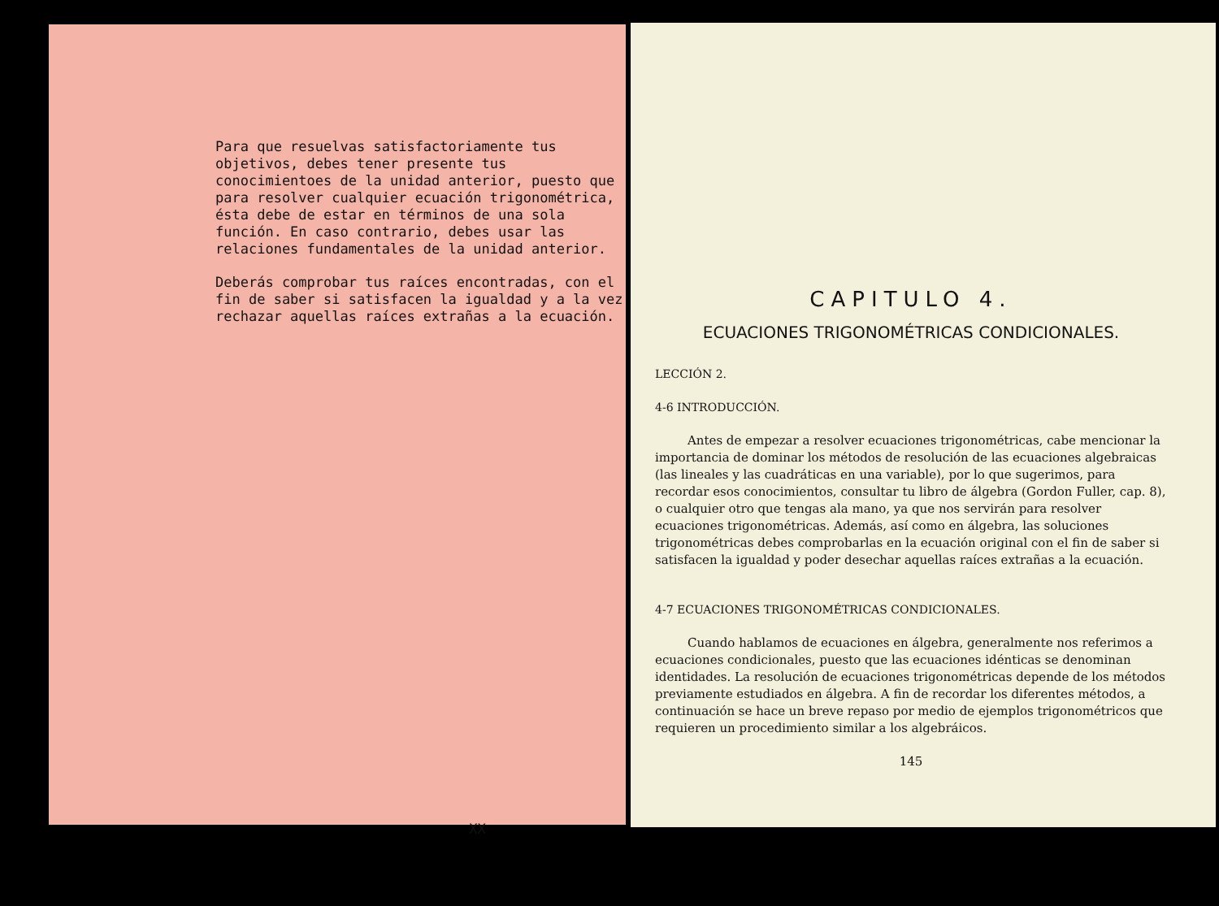Para que resuelvas satisfactoriamente tus objetivos, debes tener presente tus conocimientoes de la unidad anterior, puesto que para resolver cualquier ecuación trigonométrica, ésta debe de estar en términos de una sola función. En caso contrario, debes usar las relaciones fundamentales de la unidad anterior.
Deberás comprobar tus raíces encontradas, con el fin de saber si satisfacen la igualdad y a la vez rechazar aquellas raíces extrañas a la ecuación.
XX
CAPITULO 4.
ECUACIONES TRIGONOMÉTRICAS CONDICIONALES.
LECCIÓN 2.
4-6 INTRODUCCIÓN.
Antes de empezar a resolver ecuaciones trigonométricas, cabe mencionar la importancia de dominar los métodos de resolución de las ecuaciones algebraicas (las lineales y las cuadráticas en una variable), por lo que sugerimos, para recordar esos conocimientos, consultar tu libro de álgebra (Gordon Fuller, cap. 8), o cualquier otro que tengas ala mano, ya que nos servirán para resolver ecuaciones trigonométricas. Además, así como en álgebra, las soluciones trigonométricas debes comprobarlas en la ecuación original con el fin de saber si satisfacen la igualdad y poder desechar aquellas raíces extrañas a la ecuación.
4-7 ECUACIONES TRIGONOMÉTRICAS CONDICIONALES.
Cuando hablamos de ecuaciones en álgebra, generalmente nos referimos a ecuaciones condicionales, puesto que las ecuaciones idénticas se denominan identidades. La resolución de ecuaciones trigonométricas depende de los métodos previamente estudiados en álgebra. A fin de recordar los diferentes métodos, a continuación se hace un breve repaso por medio de ejemplos trigonométricos que requieren un procedimiento similar a los algebráicos.
145